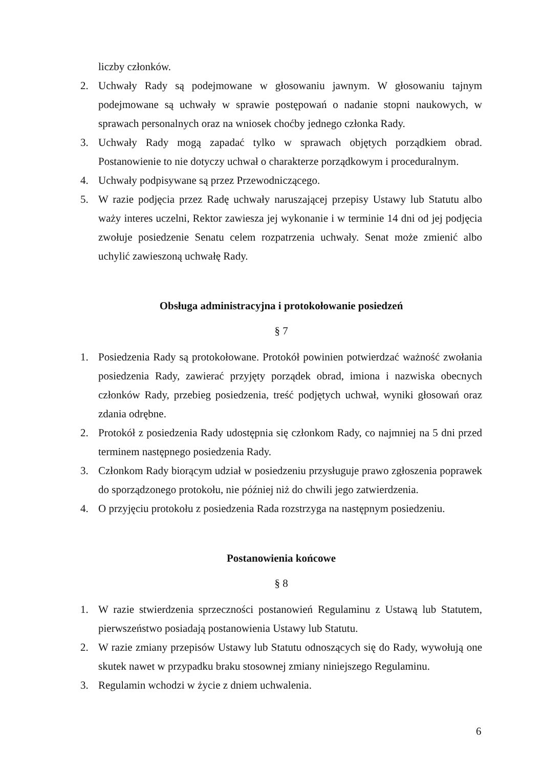liczby członków.
2. Uchwały Rady są podejmowane w głosowaniu jawnym. W głosowaniu tajnym podejmowane są uchwały w sprawie postępowań o nadanie stopni naukowych, w sprawach personalnych oraz na wniosek choćby jednego członka Rady.
3. Uchwały Rady mogą zapadać tylko w sprawach objętych porządkiem obrad. Postanowienie to nie dotyczy uchwał o charakterze porządkowym i proceduralnym.
4. Uchwały podpisywane są przez Przewodniczącego.
5. W razie podjęcia przez Radę uchwały naruszającej przepisy Ustawy lub Statutu albo waży interes uczelni, Rektor zawiesza jej wykonanie i w terminie 14 dni od jej podjęcia zwołuje posiedzenie Senatu celem rozpatrzenia uchwały. Senat może zmienić albo uchylić zawieszoną uchwałę Rady.
Obsługa administracyjna i protokołowanie posiedzeń
§ 7
1. Posiedzenia Rady są protokołowane. Protokół powinien potwierdzać ważność zwołania posiedzenia Rady, zawierać przyjęty porządek obrad, imiona i nazwiska obecnych członków Rady, przebieg posiedzenia, treść podjętych uchwał, wyniki głosowań oraz zdania odrębne.
2. Protokół z posiedzenia Rady udostępnia się członkom Rady, co najmniej na 5 dni przed terminem następnego posiedzenia Rady.
3. Członkom Rady biorącym udział w posiedzeniu przysługuje prawo zgłoszenia poprawek do sporządzonego protokołu, nie później niż do chwili jego zatwierdzenia.
4. O przyjęciu protokołu z posiedzenia Rada rozstrzyga na następnym posiedzeniu.
Postanowienia końcowe
§ 8
1. W razie stwierdzenia sprzeczności postanowień Regulaminu z Ustawą lub Statutem, pierwszeństwo posiadają postanowienia Ustawy lub Statutu.
2. W razie zmiany przepisów Ustawy lub Statutu odnoszących się do Rady, wywołują one skutek nawet w przypadku braku stosownej zmiany niniejszego Regulaminu.
3. Regulamin wchodzi w życie z dniem uchwalenia.
6